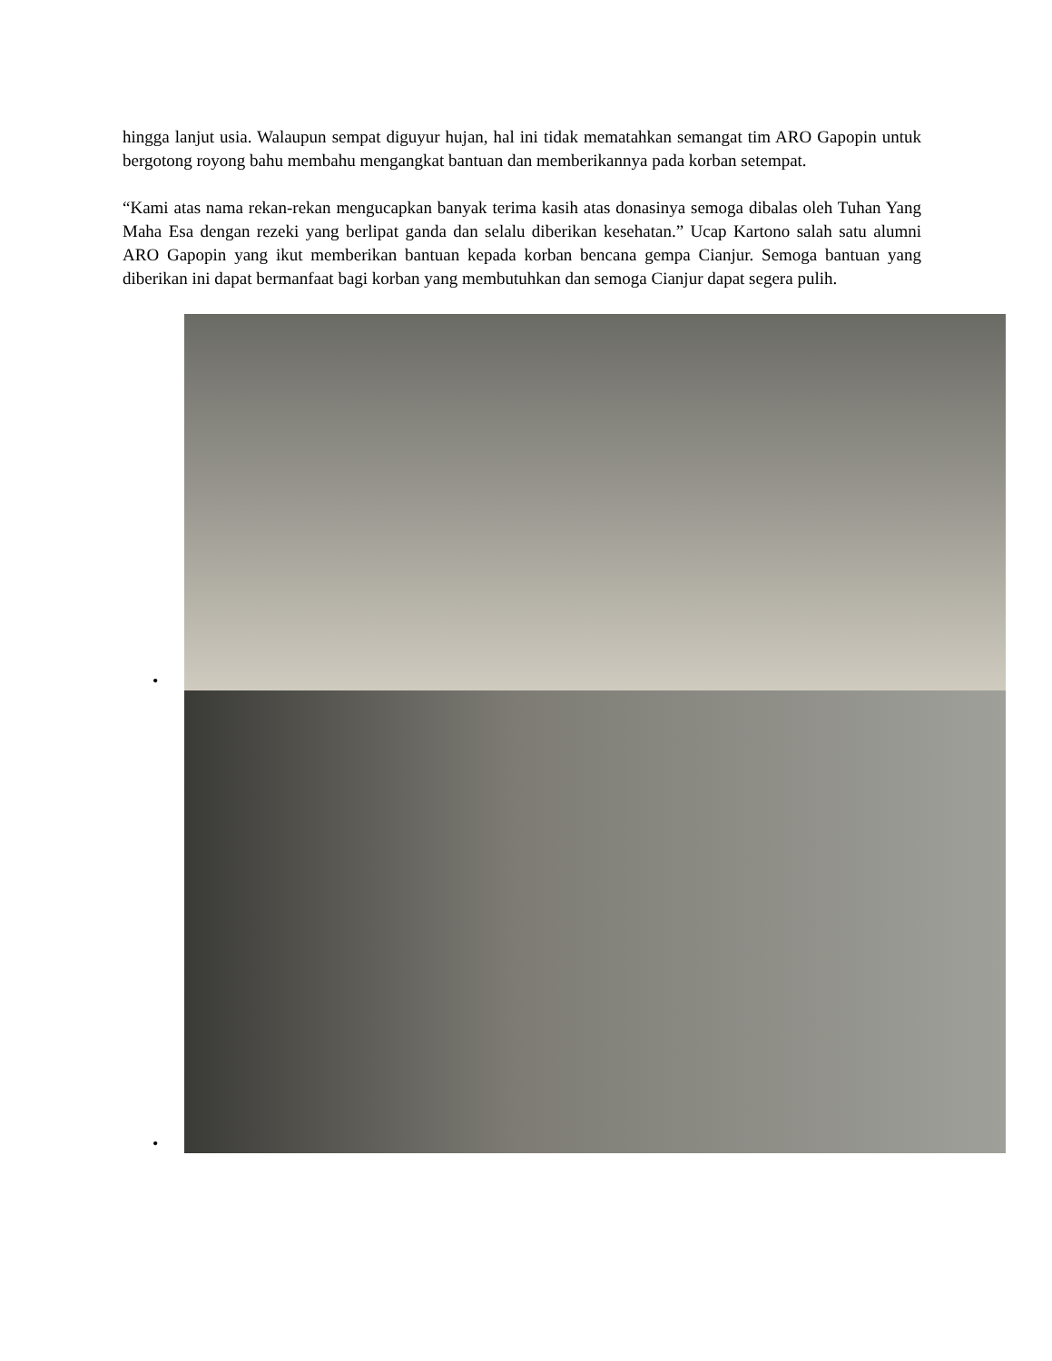hingga lanjut usia. Walaupun sempat diguyur hujan, hal ini tidak mematahkan semangat tim ARO Gapopin untuk bergotong royong bahu membahu mengangkat bantuan dan memberikannya pada korban setempat.
“Kami atas nama rekan-rekan mengucapkan banyak terima kasih atas donasinya semoga dibalas oleh Tuhan Yang Maha Esa dengan rezeki yang berlipat ganda dan selalu diberikan kesehatan.” Ucap Kartono salah satu alumni ARO Gapopin yang ikut memberikan bantuan kepada korban bencana gempa Cianjur. Semoga bantuan yang diberikan ini dapat bermanfaat bagi korban yang membutuhkan dan semoga Cianjur dapat segera pulih.
•
•